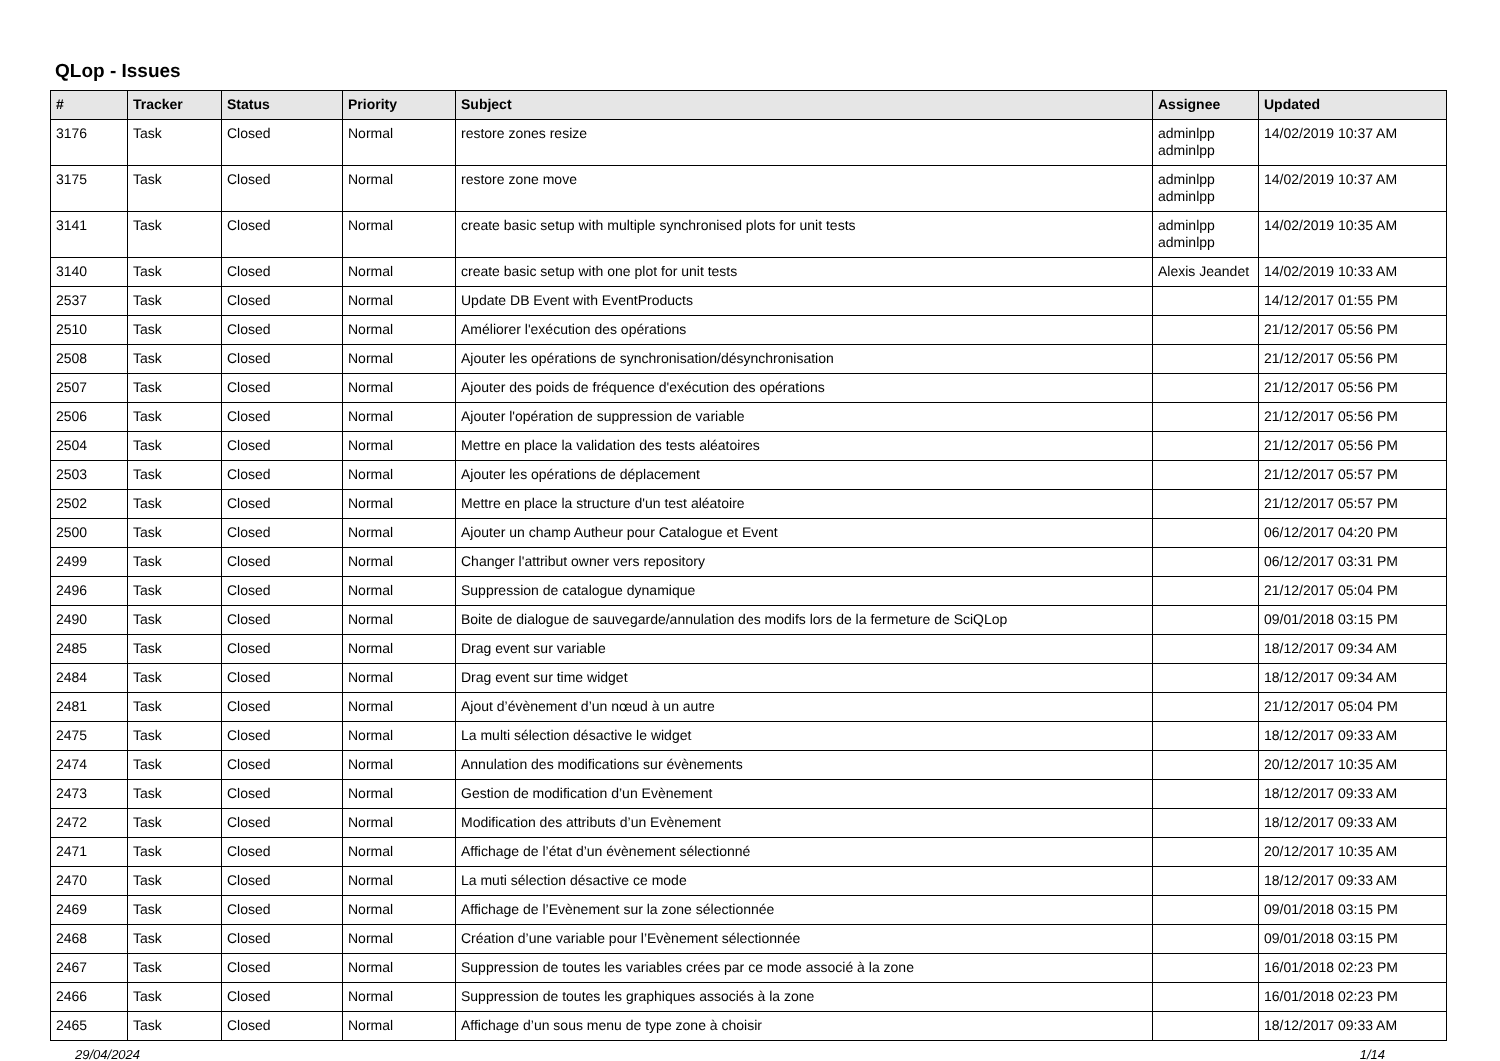QLop - Issues
| # | Tracker | Status | Priority | Subject | Assignee | Updated |
| --- | --- | --- | --- | --- | --- | --- |
| 3176 | Task | Closed | Normal | restore zones resize | adminlpp adminlpp | 14/02/2019 10:37 AM |
| 3175 | Task | Closed | Normal | restore zone move | adminlpp adminlpp | 14/02/2019 10:37 AM |
| 3141 | Task | Closed | Normal | create basic setup with multiple synchronised plots for unit tests | adminlpp adminlpp | 14/02/2019 10:35 AM |
| 3140 | Task | Closed | Normal | create basic setup with one plot for unit tests | Alexis Jeandet | 14/02/2019 10:33 AM |
| 2537 | Task | Closed | Normal | Update DB Event with EventProducts | | 14/12/2017 01:55 PM |
| 2510 | Task | Closed | Normal | Améliorer l'exécution des opérations | | 21/12/2017 05:56 PM |
| 2508 | Task | Closed | Normal | Ajouter les opérations de synchronisation/désynchronisation | | 21/12/2017 05:56 PM |
| 2507 | Task | Closed | Normal | Ajouter des poids de fréquence d'exécution des opérations | | 21/12/2017 05:56 PM |
| 2506 | Task | Closed | Normal | Ajouter l'opération de suppression de variable | | 21/12/2017 05:56 PM |
| 2504 | Task | Closed | Normal | Mettre en place la validation des tests aléatoires | | 21/12/2017 05:56 PM |
| 2503 | Task | Closed | Normal | Ajouter les opérations de déplacement | | 21/12/2017 05:57 PM |
| 2502 | Task | Closed | Normal | Mettre en place la structure d'un test aléatoire | | 21/12/2017 05:57 PM |
| 2500 | Task | Closed | Normal | Ajouter un champ Autheur pour Catalogue et Event | | 06/12/2017 04:20 PM |
| 2499 | Task | Closed | Normal | Changer l'attribut owner vers repository | | 06/12/2017 03:31 PM |
| 2496 | Task | Closed | Normal | Suppression de catalogue dynamique | | 21/12/2017 05:04 PM |
| 2490 | Task | Closed | Normal | Boite de dialogue de sauvegarde/annulation des modifs lors de la fermeture de SciQLop | | 09/01/2018 03:15 PM |
| 2485 | Task | Closed | Normal | Drag event sur variable | | 18/12/2017 09:34 AM |
| 2484 | Task | Closed | Normal | Drag event sur time widget | | 18/12/2017 09:34 AM |
| 2481 | Task | Closed | Normal | Ajout d’évènement d’un nœud à un autre | | 21/12/2017 05:04 PM |
| 2475 | Task | Closed | Normal | La multi sélection désactive le widget | | 18/12/2017 09:33 AM |
| 2474 | Task | Closed | Normal | Annulation des modifications sur évènements | | 20/12/2017 10:35 AM |
| 2473 | Task | Closed | Normal | Gestion de modification d’un Evènement | | 18/12/2017 09:33 AM |
| 2472 | Task | Closed | Normal | Modification des attributs d’un Evènement | | 18/12/2017 09:33 AM |
| 2471 | Task | Closed | Normal | Affichage de l’état d’un évènement sélectionné | | 20/12/2017 10:35 AM |
| 2470 | Task | Closed | Normal | La muti sélection désactive ce mode | | 18/12/2017 09:33 AM |
| 2469 | Task | Closed | Normal | Affichage de l’Evènement sur la zone sélectionnée | | 09/01/2018 03:15 PM |
| 2468 | Task | Closed | Normal | Création d’une variable pour l’Evènement sélectionnée | | 09/01/2018 03:15 PM |
| 2467 | Task | Closed | Normal | Suppression de toutes les variables crées par ce mode associé à la zone | | 16/01/2018 02:23 PM |
| 2466 | Task | Closed | Normal | Suppression de toutes les graphiques associés à la zone | | 16/01/2018 02:23 PM |
| 2465 | Task | Closed | Normal | Affichage d’un sous menu de type zone à choisir | | 18/12/2017 09:33 AM |
29/04/2024 1/14